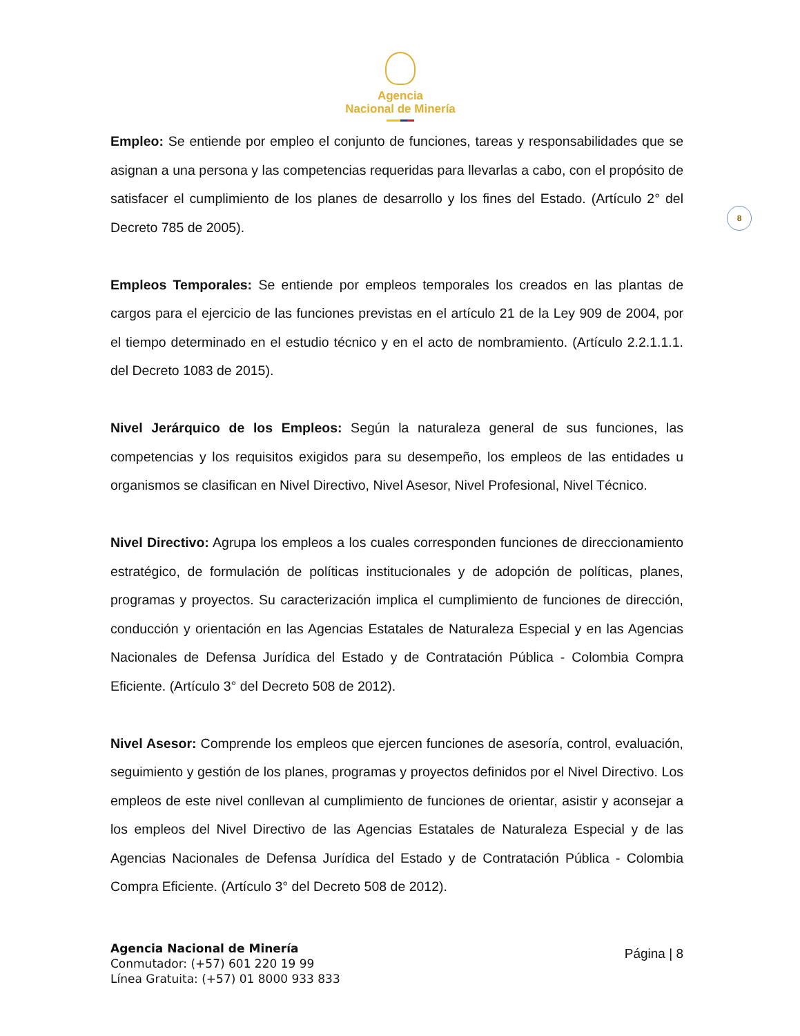Agencia
Nacional de Minería
8
Empleo: Se entiende por empleo el conjunto de funciones, tareas y responsabilidades que se asignan a una persona y las competencias requeridas para llevarlas a cabo, con el propósito de satisfacer el cumplimiento de los planes de desarrollo y los fines del Estado. (Artículo 2° del Decreto 785 de 2005).
Empleos Temporales: Se entiende por empleos temporales los creados en las plantas de cargos para el ejercicio de las funciones previstas en el artículo 21 de la Ley 909 de 2004, por el tiempo determinado en el estudio técnico y en el acto de nombramiento. (Artículo 2.2.1.1.1. del Decreto 1083 de 2015).
Nivel Jerárquico de los Empleos: Según la naturaleza general de sus funciones, las competencias y los requisitos exigidos para su desempeño, los empleos de las entidades u organismos se clasifican en Nivel Directivo, Nivel Asesor, Nivel Profesional, Nivel Técnico.
Nivel Directivo: Agrupa los empleos a los cuales corresponden funciones de direccionamiento estratégico, de formulación de políticas institucionales y de adopción de políticas, planes, programas y proyectos. Su caracterización implica el cumplimiento de funciones de dirección, conducción y orientación en las Agencias Estatales de Naturaleza Especial y en las Agencias Nacionales de Defensa Jurídica del Estado y de Contratación Pública - Colombia Compra Eficiente. (Artículo 3° del Decreto 508 de 2012).
Nivel Asesor: Comprende los empleos que ejercen funciones de asesoría, control, evaluación, seguimiento y gestión de los planes, programas y proyectos definidos por el Nivel Directivo. Los empleos de este nivel conllevan al cumplimiento de funciones de orientar, asistir y aconsejar a los empleos del Nivel Directivo de las Agencias Estatales de Naturaleza Especial y de las Agencias Nacionales de Defensa Jurídica del Estado y de Contratación Pública - Colombia Compra Eficiente. (Artículo 3° del Decreto 508 de 2012).
Agencia Nacional de Minería
Conmutador: (+57) 601 220 19 99
Línea Gratuita: (+57) 01 8000 933 833
Página | 8